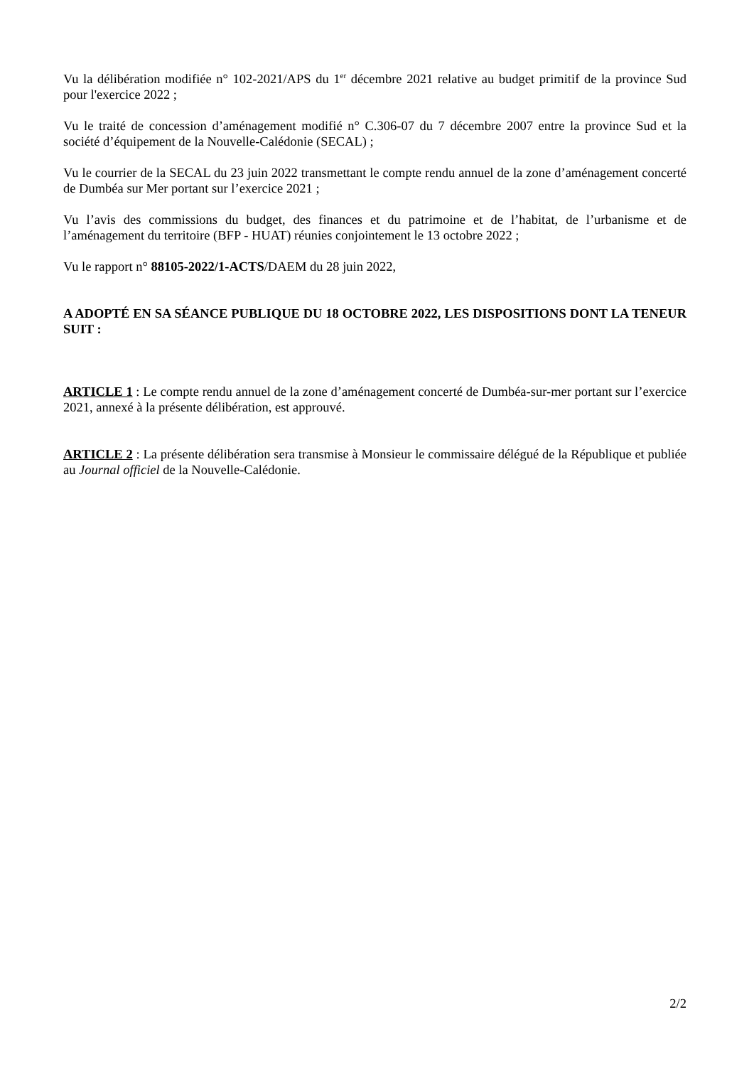Vu la délibération modifiée n° 102-2021/APS du 1<sup>er</sup> décembre 2021 relative au budget primitif de la province Sud pour l'exercice 2022 ;
Vu le traité de concession d’aménagement modifié n° C.306-07 du 7 décembre 2007 entre la province Sud et la société d’équipement de la Nouvelle-Calédonie (SECAL) ;
Vu le courrier de la SECAL du 23 juin 2022 transmettant le compte rendu annuel de la zone d’aménagement concerté de Dumbéa sur Mer portant sur l’exercice 2021 ;
Vu l’avis des commissions du budget, des finances et du patrimoine et de l’habitat, de l’urbanisme et de l’aménagement du territoire (BFP - HUAT) réunies conjointement le 13 octobre 2022 ;
Vu le rapport n° 88105-2022/1-ACTS/DAEM du 28 juin 2022,
A ADOPTÉ EN SA SÉANCE PUBLIQUE DU 18 OCTOBRE 2022, LES DISPOSITIONS DONT LA TENEUR SUIT :
ARTICLE 1 : Le compte rendu annuel de la zone d’aménagement concerté de Dumbéa-sur-mer portant sur l’exercice 2021, annexé à la présente délibération, est approuvé.
ARTICLE 2 : La présente délibération sera transmise à Monsieur le commissaire délégué de la République et publiée au Journal officiel de la Nouvelle-Calédonie.
2/2